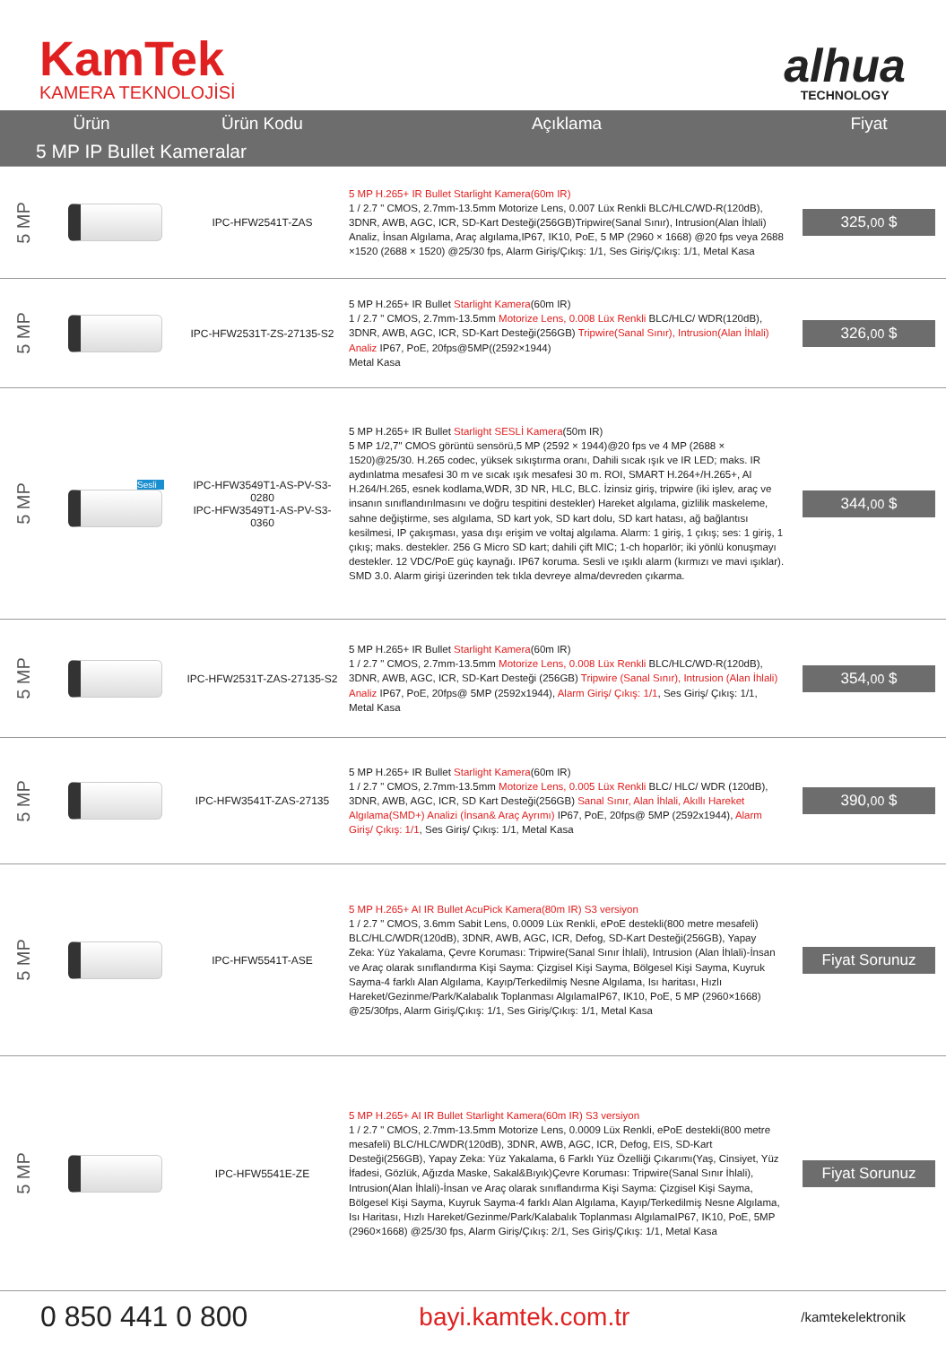KamTek
KAMERA TEKNOLOJİSİ
alhua
TECHNOLOGY
| Ürün | | Ürün Kodu | Açıklama | Fiyat |
| --- | --- | --- | --- | --- |
| 5 MP IP Bullet Kameralar | | | | |
| 5 MP | | IPC-HFW2541T-ZAS | 5 MP H.265+ IR Bullet Starlight Kamera(60m IR) 1 / 2.7 " CMOS, 2.7mm-13.5mm Motorize Lens, 0.007 Lüx Renkli BLC/HLC/WD-R(120dB), 3DNR, AWB, AGC, ICR, SD-Kart Desteği(256GB)Tripwire(Sanal Sınır), Intrusion(Alan İhlali) Analiz, İnsan Algılama, Araç algılama,IP67, IK10, PoE, 5 MP (2960 × 1668) @20 fps veya 2688 ×1520 (2688 × 1520) @25/30 fps, Alarm Giriş/Çıkış: 1/1, Ses Giriş/Çıkış: 1/1, Metal Kasa | 325, 00 $ |
| 5 MP | | IPC-HFW2531T-ZS-27135-S2 | 5 MP H.265+ IR Bullet Starlight Kamera (60m IR) 1 / 2.7 " CMOS, 2.7mm-13.5mm Motorize Lens, 0.008 Lüx Renkli BLC/HLC/ WDR(120dB), 3DNR, AWB, AGC, ICR, SD-Kart Desteği(256GB) Tripwire(Sanal Sınır), Intrusion(Alan İhlali) Analiz IP67, PoE, 20fps@5MP((2592×1944) Metal Kasa | 326, 00 $ |
| 5 MP | Sesli | IPC-HFW3549T1-AS-PV-S3-0280 IPC-HFW3549T1-AS-PV-S3-0360 | 5 MP H.265+ IR Bullet Starlight SESLİ Kamera (50m IR) 5 MP 1/2,7" CMOS görüntü sensörü,5 MP (2592 × 1944)@20 fps ve 4 MP (2688 × 1520)@25/30. H.265 codec, yüksek sıkıştırma oranı, Dahili sıcak ışık ve IR LED; maks. IR aydınlatma mesafesi 30 m ve sıcak ışık mesafesi 30 m. ROI, SMART H.264+/H.265+, AI H.264/H.265, esnek kodlama,WDR, 3D NR, HLC, BLC. İzinsiz giriş, tripwire (iki işlev, araç ve insanın sınıflandırılmasını ve doğru tespitini destekler) Hareket algılama, gizlilik maskeleme, sahne değiştirme, ses algılama, SD kart yok, SD kart dolu, SD kart hatası, ağ bağlantısı kesilmesi, IP çakışması, yasa dışı erişim ve voltaj algılama. Alarm: 1 giriş, 1 çıkış; ses: 1 giriş, 1 çıkış; maks. destekler. 256 G Micro SD kart; dahili çift MIC; 1-ch hoparlör; iki yönlü konuşmayı destekler. 12 VDC/PoE güç kaynağı. IP67 koruma. Sesli ve ışıklı alarm (kırmızı ve mavi ışıklar). SMD 3.0. Alarm girişi üzerinden tek tıkla devreye alma/devreden çıkarma. | 344, 00 $ |
| 5 MP | | IPC-HFW2531T-ZAS-27135-S2 | 5 MP H.265+ IR Bullet Starlight Kamera (60m IR) 1 / 2.7 " CMOS, 2.7mm-13.5mm Motorize Lens, 0.008 Lüx Renkli BLC/HLC/WD-R(120dB), 3DNR, AWB, AGC, ICR, SD-Kart Desteği (256GB) Tripwire (Sanal Sınır), Intrusion (Alan İhlali) Analiz IP67, PoE, 20fps@ 5MP (2592x1944), Alarm Giriş/ Çıkış: 1/1 , Ses Giriş/ Çıkış: 1/1, Metal Kasa | 354, 00 $ |
| 5 MP | | IPC-HFW3541T-ZAS-27135 | 5 MP H.265+ IR Bullet Starlight Kamera (60m IR) 1 / 2.7 " CMOS, 2.7mm-13.5mm Motorize Lens, 0.005 Lüx Renkli BLC/ HLC/ WDR (120dB), 3DNR, AWB, AGC, ICR, SD Kart Desteği(256GB) Sanal Sınır, Alan İhlali, Akıllı Hareket Algılama(SMD+) Analizi (İnsan& Araç Ayrımı) IP67, PoE, 20fps@ 5MP (2592x1944), Alarm Giriş/ Çıkış: 1/1 , Ses Giriş/ Çıkış: 1/1, Metal Kasa | 390, 00 $ |
| 5 MP | | IPC-HFW5541T-ASE | 5 MP H.265+ AI IR Bullet AcuPick Kamera(80m IR) S3 versiyon 1 / 2.7 " CMOS, 3.6mm Sabit Lens, 0.0009 Lüx Renkli, ePoE destekli(800 metre mesafeli) BLC/HLC/WDR(120dB), 3DNR, AWB, AGC, ICR, Defog, SD-Kart Desteği(256GB), Yapay Zeka: Yüz Yakalama, Çevre Koruması: Tripwire(Sanal Sınır İhlali), Intrusion (Alan İhlali)-İnsan ve Araç olarak sınıflandırma Kişi Sayma: Çizgisel Kişi Sayma, Bölgesel Kişi Sayma, Kuyruk Sayma-4 farklı Alan Algılama, Kayıp/Terkedilmiş Nesne Algılama, Isı haritası, Hızlı Hareket/Gezinme/Park/Kalabalık Toplanması AlgılamaIP67, IK10, PoE, 5 MP (2960×1668) @25/30fps, Alarm Giriş/Çıkış: 1/1, Ses Giriş/Çıkış: 1/1, Metal Kasa | Fiyat Sorunuz |
| 5 MP | | IPC-HFW5541E-ZE | 5 MP H.265+ AI IR Bullet Starlight Kamera(60m IR) S3 versiyon 1 / 2.7 " CMOS, 2.7mm-13.5mm Motorize Lens, 0.0009 Lüx Renkli, ePoE destekli(800 metre mesafeli) BLC/HLC/WDR(120dB), 3DNR, AWB, AGC, ICR, Defog, EIS, SD-Kart Desteği(256GB), Yapay Zeka: Yüz Yakalama, 6 Farklı Yüz Özelliği Çıkarımı(Yaş, Cinsiyet, Yüz İfadesi, Gözlük, Ağızda Maske, Sakal&Bıyık)Çevre Koruması: Tripwire(Sanal Sınır İhlali), Intrusion(Alan İhlali)-İnsan ve Araç olarak sınıflandırma Kişi Sayma: Çizgisel Kişi Sayma, Bölgesel Kişi Sayma, Kuyruk Sayma-4 farklı Alan Algılama, Kayıp/Terkedilmiş Nesne Algılama, Isı Haritası, Hızlı Hareket/Gezinme/Park/Kalabalık Toplanması AlgılamaIP67, IK10, PoE, 5MP (2960×1668) @25/30 fps, Alarm Giriş/Çıkış: 2/1, Ses Giriş/Çıkış: 1/1, Metal Kasa | Fiyat Sorunuz |
0 850 441 0 800 bayi.kamtek.com.tr
/kamtekelektronik